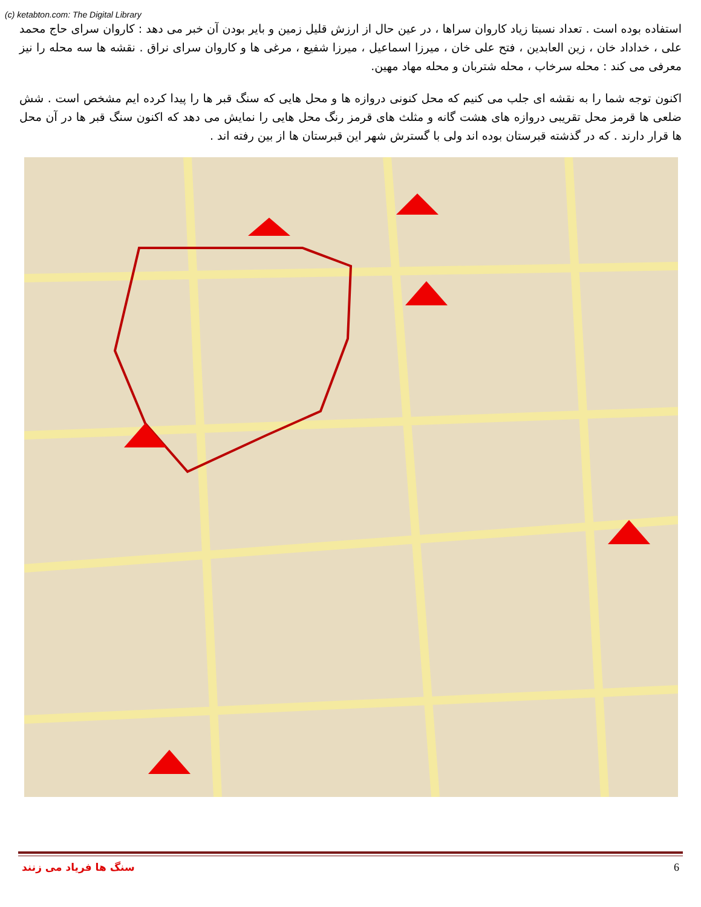(c) ketabton.com: The Digital Library
استفاده بوده است . تعداد نسبتا زیاد کاروان سراها ، در عین حال از ارزش قلیل زمین و بایر بودن آن خبر می دهد : کاروان سرای حاج محمد علی ، خداداد خان ، زین العابدین ، فتح علی خان ، میرزا اسماعیل ، میرزا شفیع ، مرغی ها و کاروان سرای نراق . نقشه ها سه محله را نیز معرفی می کند : محله سرخاب ، محله شتربان و محله مهاد مهین.
اکنون توجه شما را به نقشه ای جلب می کنیم که محل کنونی دروازه ها و محل هایی که سنگ قبر ها را پیدا کرده ایم مشخص است . شش ضلعی ها قرمز محل تقریبی دروازه های هشت گانه و مثلث های قرمز رنگ محل هایی را نمایش می دهد که اکنون سنگ قبر ها در آن محل ها قرار دارند . که در گذشته قبرستان بوده اند ولی با گسترش شهر این قبرستان ها از بین رفته اند .
سنگ ها فریاد می زنند 6